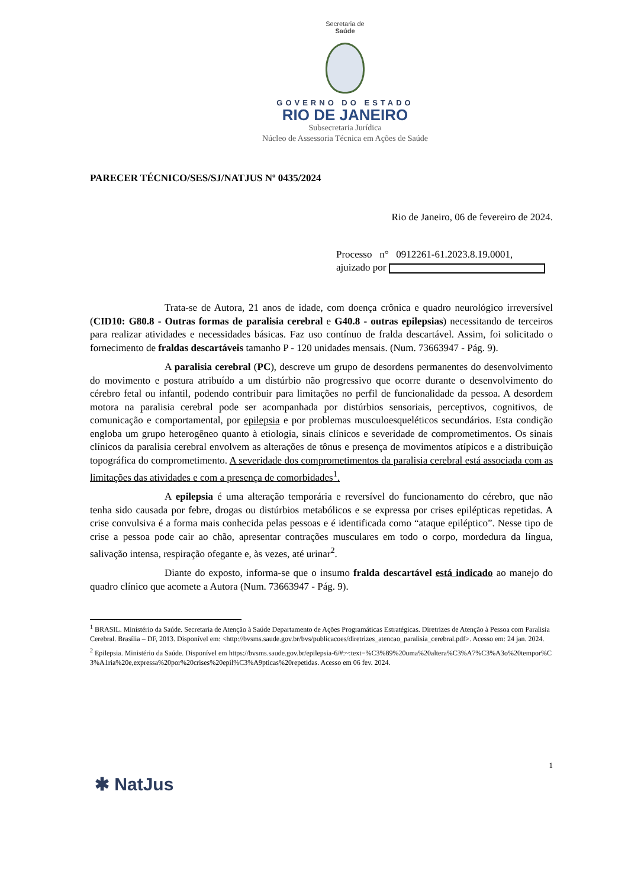Secretaria de
Saúde
GOVERNO DO ESTADO
RIO DE JANEIRO
Subsecretaria Jurídica
Núcleo de Assessoria Técnica em Ações de Saúde
PARECER TÉCNICO/SES/SJ/NATJUS Nº 0435/2024
Rio de Janeiro, 06 de fevereiro de 2024.
Processo n° 0912261-61.2023.8.19.0001,
ajuizado por
Trata-se de Autora, 21 anos de idade, com doença crônica e quadro neurológico irreversível (CID10: G80.8 - Outras formas de paralisia cerebral e G40.8 - outras epilepsias) necessitando de terceiros para realizar atividades e necessidades básicas. Faz uso contínuo de fralda descartável. Assim, foi solicitado o fornecimento de fraldas descartáveis tamanho P - 120 unidades mensais. (Num. 73663947 - Pág. 9).
A paralisia cerebral (PC), descreve um grupo de desordens permanentes do desenvolvimento do movimento e postura atribuído a um distúrbio não progressivo que ocorre durante o desenvolvimento do cérebro fetal ou infantil, podendo contribuir para limitações no perfil de funcionalidade da pessoa. A desordem motora na paralisia cerebral pode ser acompanhada por distúrbios sensoriais, perceptivos, cognitivos, de comunicação e comportamental, por epilepsia e por problemas musculoesqueléticos secundários. Esta condição engloba um grupo heterogêneo quanto à etiologia, sinais clínicos e severidade de comprometimentos. Os sinais clínicos da paralisia cerebral envolvem as alterações de tônus e presença de movimentos atípicos e a distribuição topográfica do comprometimento. A severidade dos comprometimentos da paralisia cerebral está associada com as limitações das atividades e com a presença de comorbidades<sup>1</sup>.
A epilepsia é uma alteração temporária e reversível do funcionamento do cérebro, que não tenha sido causada por febre, drogas ou distúrbios metabólicos e se expressa por crises epilépticas repetidas. A crise convulsiva é a forma mais conhecida pelas pessoas e é identificada como “ataque epiléptico”. Nesse tipo de crise a pessoa pode cair ao chão, apresentar contrações musculares em todo o corpo, mordedura da língua, salivação intensa, respiração ofegante e, às vezes, até urinar<sup>2</sup>.
Diante do exposto, informa-se que o insumo fralda descartável está indicado ao manejo do quadro clínico que acomete a Autora (Num. 73663947 - Pág. 9).
<sup>1</sup> BRASIL. Ministério da Saúde. Secretaria de Atenção à Saúde Departamento de Ações Programáticas Estratégicas. Diretrizes de Atenção à Pessoa com Paralisia Cerebral. Brasília – DF, 2013. Disponível em: <http://bvsms.saude.gov.br/bvs/publicacoes/diretrizes_atencao_paralisia_cerebral.pdf>. Acesso em: 24 jan. 2024.
<sup>2</sup> Epilepsia. Ministério da Saúde. Disponível em https://bvsms.saude.gov.br/epilepsia-6/#:~:text=%C3%89%20uma%20altera%C3%A7%C3%A3o%20tempor%C3%A1ria%20e,expressa%20por%20crises%20epil%C3%A9pticas%20repetidas. Acesso em 06 fev. 2024.
1
✱ NatJus